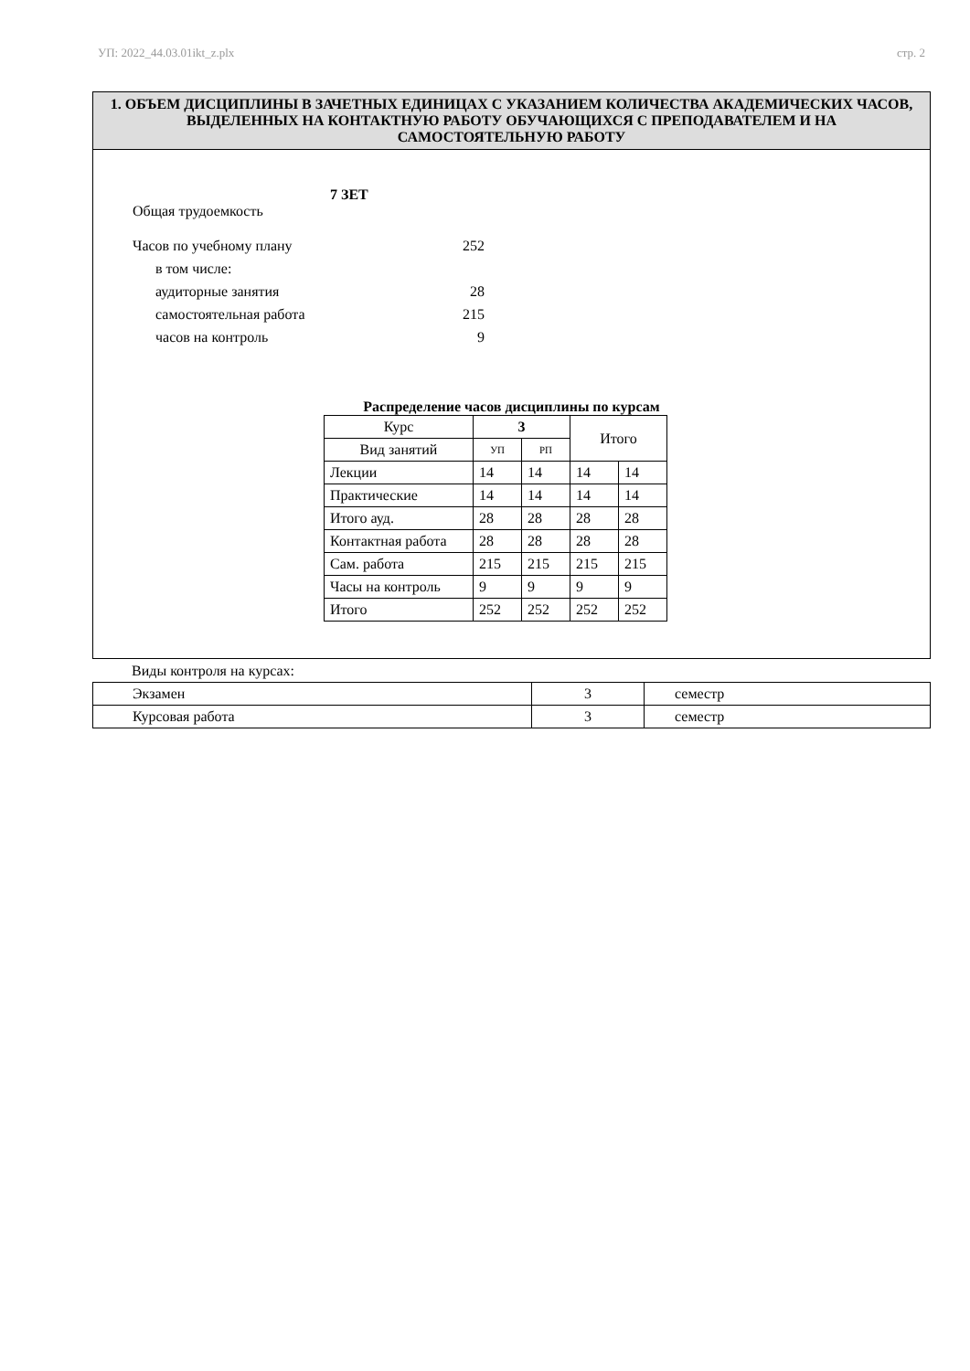УП: 2022_44.03.01ikt_z.plx стр. 2
1. ОБЪЕМ ДИСЦИПЛИНЫ В ЗАЧЕТНЫХ ЕДИНИЦАХ С УКАЗАНИЕМ КОЛИЧЕСТВА АКАДЕМИЧЕСКИХ ЧАСОВ, ВЫДЕЛЕННЫХ НА КОНТАКТНУЮ РАБОТУ ОБУЧАЮЩИХСЯ С ПРЕПОДАВАТЕЛЕМ И НА САМОСТОЯТЕЛЬНУЮ РАБОТУ
Общая трудоемкость 7 ЗЕТ
Часов по учебному плану 252
в том числе:
аудиторные занятия 28
самостоятельная работа 215
часов на контроль 9
Распределение часов дисциплины по курсам
| Курс | 3 | | Итого | |
| Вид занятий | УП | РП | | |
| Лекции | 14 | 14 | 14 | 14 |
| Практические | 14 | 14 | 14 | 14 |
| Итого ауд. | 28 | 28 | 28 | 28 |
| Контактная работа | 28 | 28 | 28 | 28 |
| Сам. работа | 215 | 215 | 215 | 215 |
| Часы на контроль | 9 | 9 | 9 | 9 |
| Итого | 252 | 252 | 252 | 252 |
Виды контроля на курсах:
| Экзамен | 3 | семестр |
| Курсовая работа | 3 | семестр |